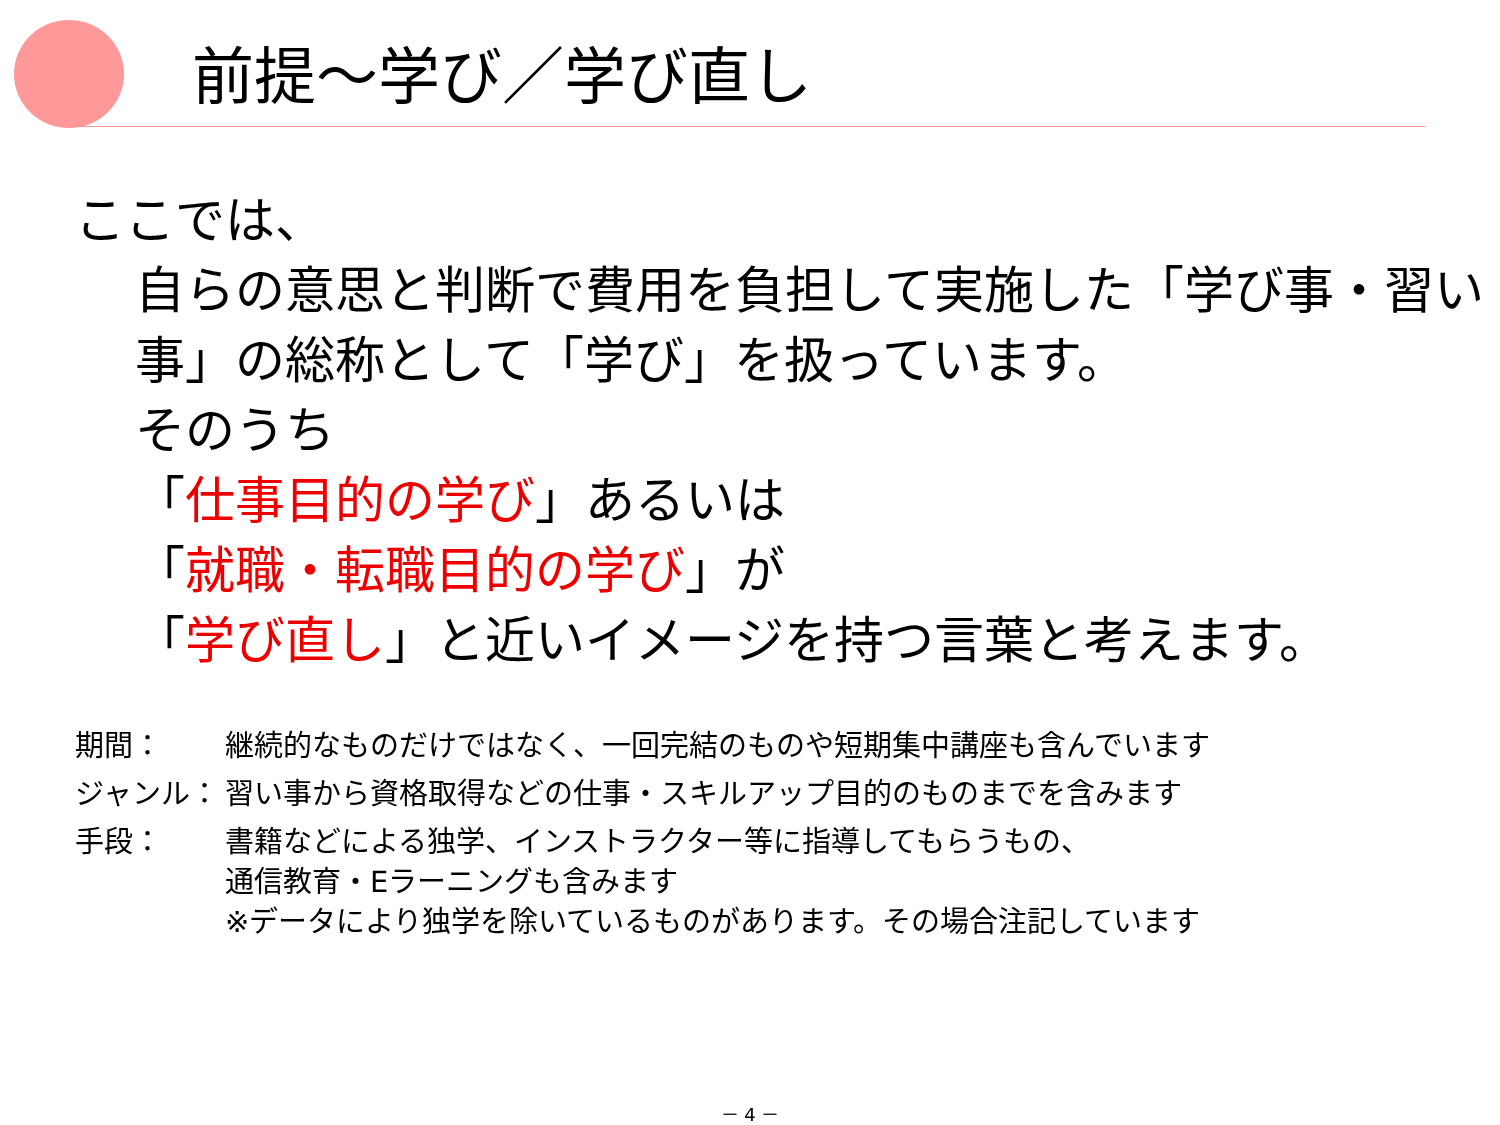前提～学び／学び直し
ここでは、
自らの意思と判断で費用を負担して実施した「学び事・習い事」の総称として「学び」を扱っています。
そのうち
「仕事目的の学び」あるいは
「就職・転職目的の学び」が
「学び直し」と近いイメージを持つ言葉と考えます。
期間： 継続的なものだけではなく、一回完結のものや短期集中講座も含んでいます
ジャンル： 習い事から資格取得などの仕事・スキルアップ目的のものまでを含みます
手段： 書籍などによる独学、インストラクター等に指導してもらうもの、
通信教育・Eラーニングも含みます
※データにより独学を除いているものがあります。その場合注記しています
－ 4 －